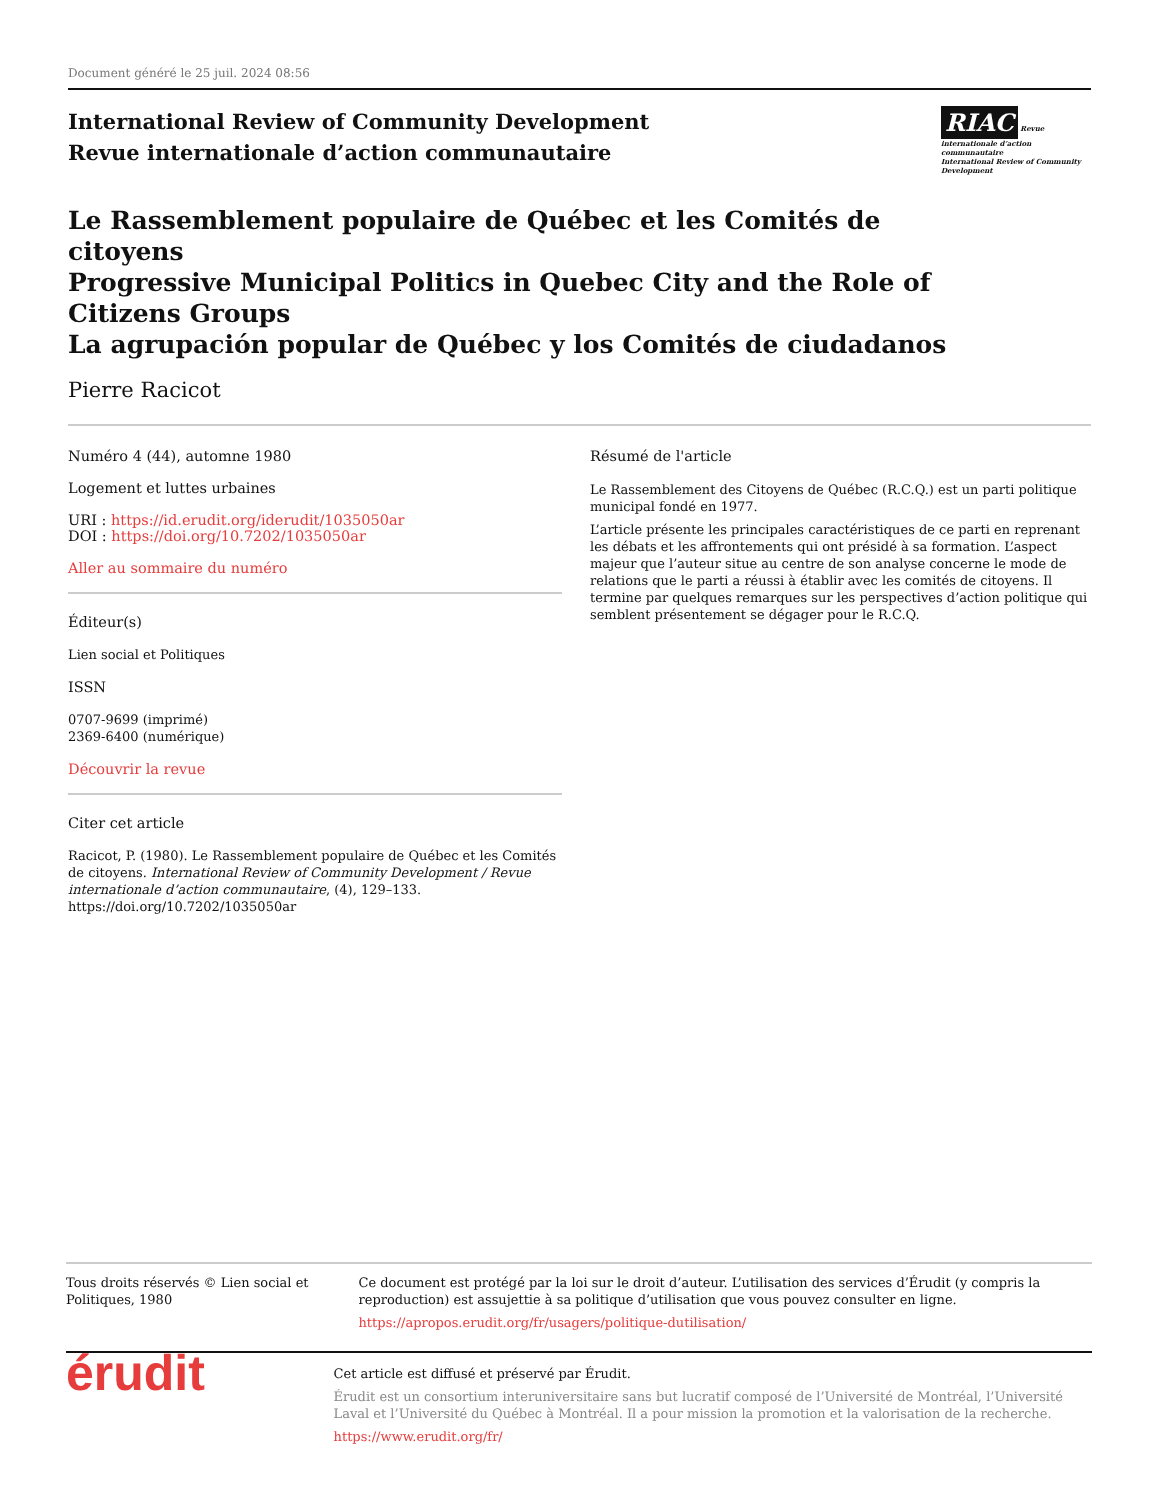Document généré le 25 juil. 2024 08:56
International Review of Community Development
Revue internationale d’action communautaire
RIAC Revue internationale d’action communautaire
International Review of Community Development
Le Rassemblement populaire de Québec et les Comités de citoyens
Progressive Municipal Politics in Quebec City and the Role of Citizens Groups
La agrupación popular de Québec y los Comités de ciudadanos
Pierre Racicot
Numéro 4 (44), automne 1980
Logement et luttes urbaines
URI : https://id.erudit.org/iderudit/1035050ar
DOI : https://doi.org/10.7202/1035050ar
Aller au sommaire du numéro
Éditeur(s)
Lien social et Politiques
ISSN
0707-9699 (imprimé)
2369-6400 (numérique)
Découvrir la revue
Citer cet article
Racicot, P. (1980). Le Rassemblement populaire de Québec et les Comités de citoyens. International Review of Community Development / Revue internationale d’action communautaire, (4), 129–133. https://doi.org/10.7202/1035050ar
Résumé de l'article
Le Rassemblement des Citoyens de Québec (R.C.Q.) est un parti politique municipal fondé en 1977.
L’article présente les principales caractéristiques de ce parti en reprenant les débats et les affrontements qui ont présidé à sa formation. L’aspect majeur que l’auteur situe au centre de son analyse concerne le mode de relations que le parti a réussi à établir avec les comités de citoyens. Il termine par quelques remarques sur les perspectives d’action politique qui semblent présentement se dégager pour le R.C.Q.
Tous droits réservés © Lien social et Politiques, 1980 Ce document est protégé par la loi sur le droit d’auteur. L’utilisation des services d’Érudit (y compris la reproduction) est assujettie à sa politique d’utilisation que vous pouvez consulter en ligne.
https://apropos.erudit.org/fr/usagers/politique-dutilisation/
érudit
Cet article est diffusé et préservé par Érudit.
Érudit est un consortium interuniversitaire sans but lucratif composé de l’Université de Montréal, l’Université Laval et l’Université du Québec à Montréal. Il a pour mission la promotion et la valorisation de la recherche.
https://www.erudit.org/fr/